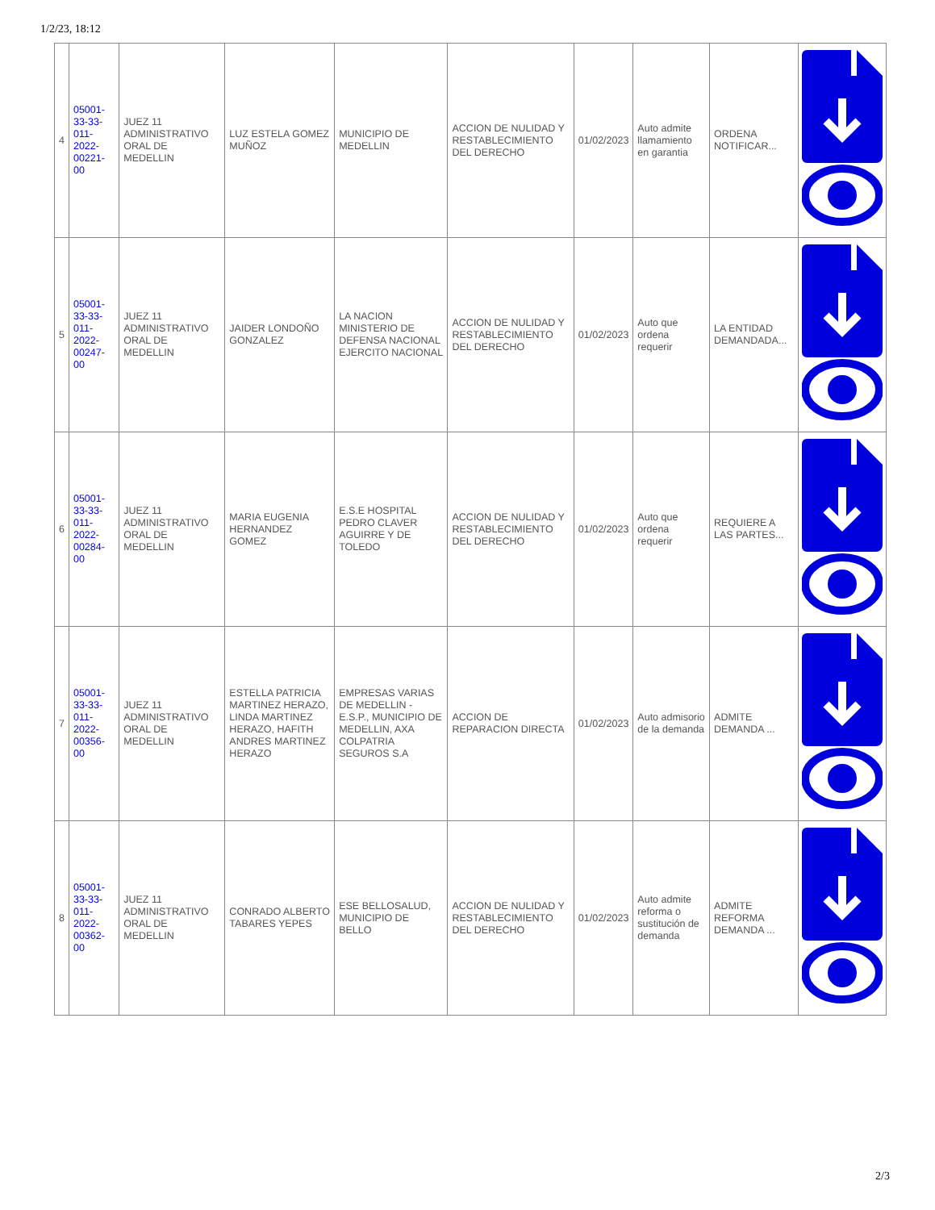1/2/23, 18:12
| 4 | 05001-33-33-011-2022-00221-00 | JUEZ 11 ADMINISTRATIVO ORAL DE MEDELLIN | LUZ ESTELA GOMEZ MUÑOZ | MUNICIPIO DE MEDELLIN | ACCION DE NULIDAD Y RESTABLECIMIENTO DEL DERECHO | 01/02/2023 | Auto admite llamamiento en garantia | ORDENA NOTIFICAR... | |
| 5 | 05001-33-33-011-2022-00247-00 | JUEZ 11 ADMINISTRATIVO ORAL DE MEDELLIN | JAIDER LONDOÑO GONZALEZ | LA NACION MINISTERIO DE DEFENSA NACIONAL EJERCITO NACIONAL | ACCION DE NULIDAD Y RESTABLECIMIENTO DEL DERECHO | 01/02/2023 | Auto que ordena requerir | LA ENTIDAD DEMANDADA... | |
| 6 | 05001-33-33-011-2022-00284-00 | JUEZ 11 ADMINISTRATIVO ORAL DE MEDELLIN | MARIA EUGENIA HERNANDEZ GOMEZ | E.S.E HOSPITAL PEDRO CLAVER AGUIRRE Y DE TOLEDO | ACCION DE NULIDAD Y RESTABLECIMIENTO DEL DERECHO | 01/02/2023 | Auto que ordena requerir | REQUIERE A LAS PARTES... | |
| 7 | 05001-33-33-011-2022-00356-00 | JUEZ 11 ADMINISTRATIVO ORAL DE MEDELLIN | ESTELLA PATRICIA MARTINEZ HERAZO, LINDA MARTINEZ HERAZO, HAFITH ANDRES MARTINEZ HERAZO | EMPRESAS VARIAS DE MEDELLIN - E.S.P., MUNICIPIO DE MEDELLIN, AXA COLPATRIA SEGUROS S.A | ACCION DE REPARACION DIRECTA | 01/02/2023 | Auto admisorio de la demanda | ADMITE DEMANDA ... | |
| 8 | 05001-33-33-011-2022-00362-00 | JUEZ 11 ADMINISTRATIVO ORAL DE MEDELLIN | CONRADO ALBERTO TABARES YEPES | ESE BELLOSALUD, MUNICIPIO DE BELLO | ACCION DE NULIDAD Y RESTABLECIMIENTO DEL DERECHO | 01/02/2023 | Auto admite reforma o sustitución de demanda | ADMITE REFORMA DEMANDA ... | |
2/3